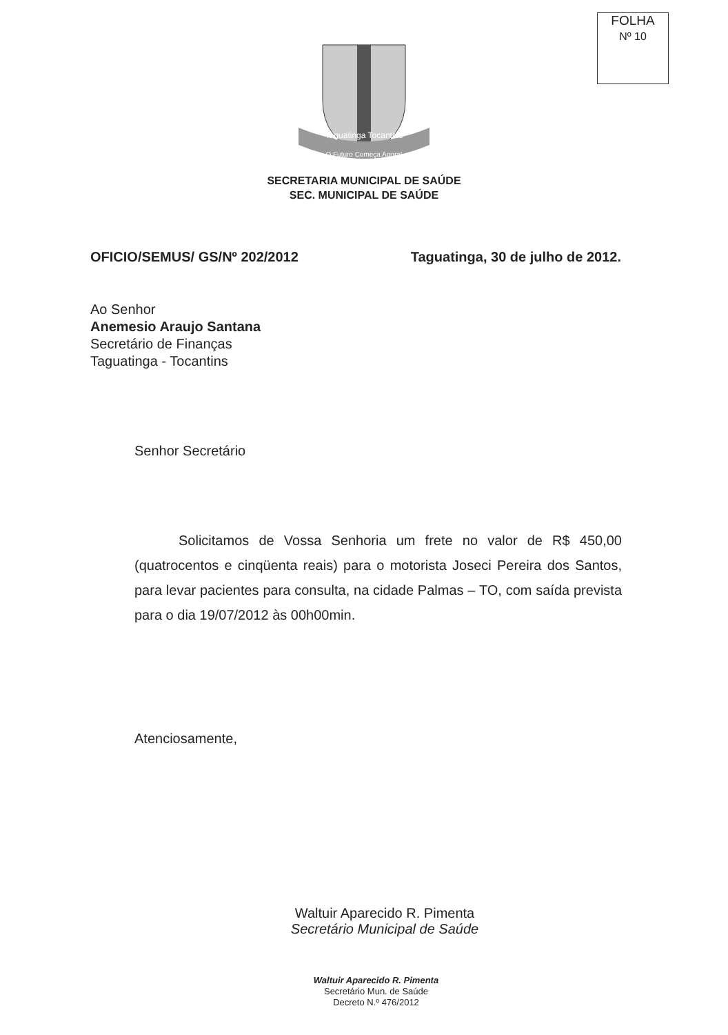FOLHA
Nº 10
O Futuro Começa Agora!
Taguatinga Tocantins
SECRETARIA MUNICIPAL DE SAÚDE
SEC. MUNICIPAL DE SAÚDE
OFICIO/SEMUS/ GS/Nº 202/2012 Taguatinga, 30 de julho de 2012.
Ao Senhor
Anemesio Araujo Santana
Secretário de Finanças
Taguatinga - Tocantins
Senhor Secretário
Solicitamos de Vossa Senhoria um frete no valor de R$ 450,00 (quatrocentos e cinqüenta reais) para o motorista Joseci Pereira dos Santos, para levar pacientes para consulta, na cidade Palmas – TO, com saída prevista para o dia 19/07/2012 às 00h00min.
Atenciosamente,
Waltuir Aparecido R. Pimenta
Secretário Municipal de Saúde
Waltuir Aparecido R. Pimenta
Secretário Mun. de Saúde
Decreto N.º 476/2012